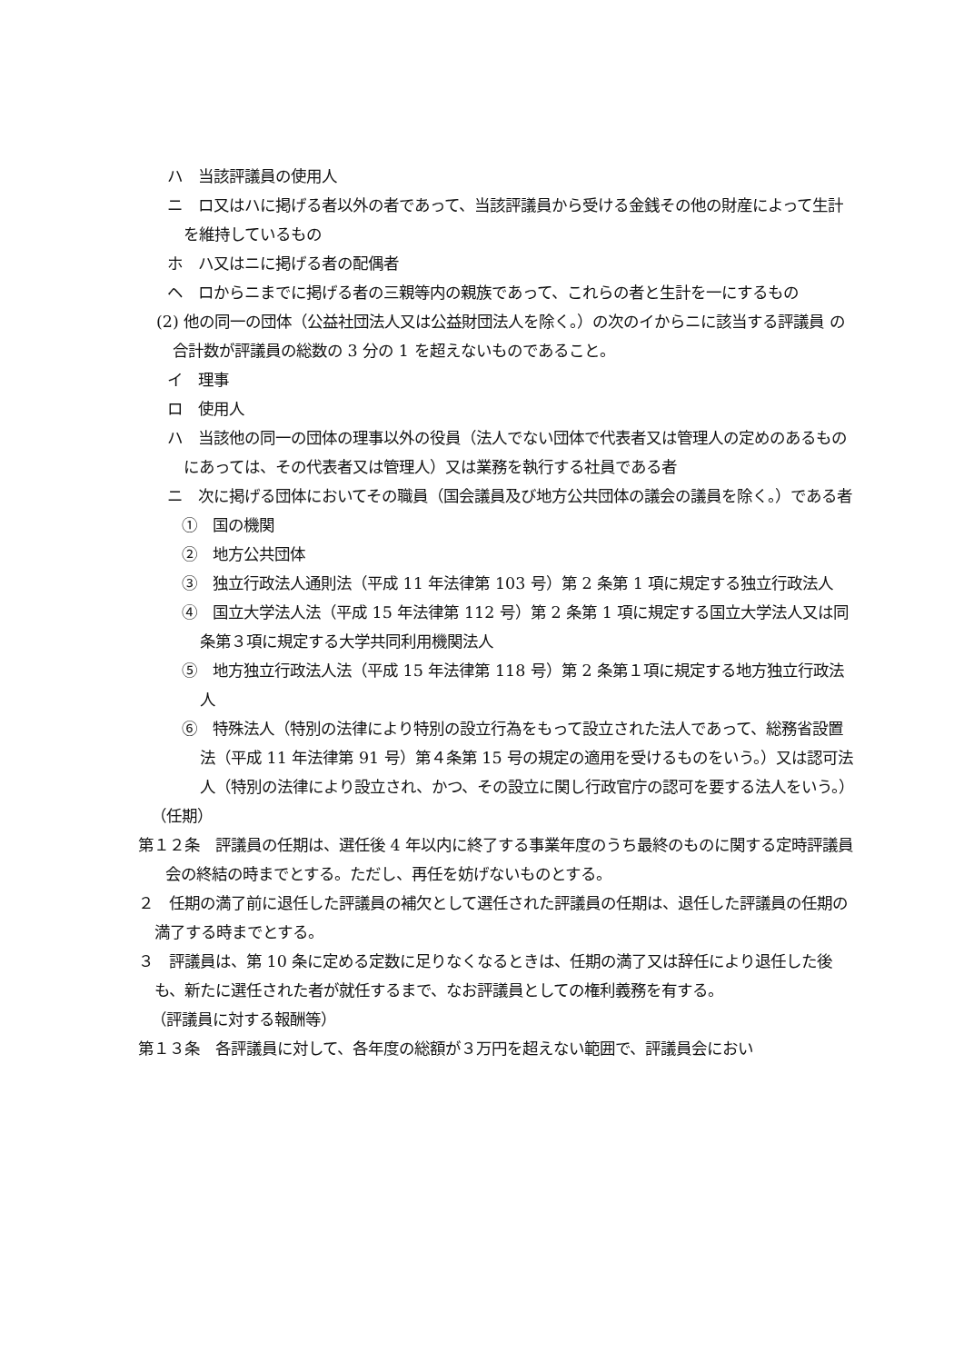ハ　当該評議員の使用人
ニ　ロ又はハに掲げる者以外の者であって、当該評議員から受ける金銭その他の財産によって生計を維持しているもの
ホ　ハ又はニに掲げる者の配偶者
ヘ　ロからニまでに掲げる者の三親等内の親族であって、これらの者と生計を一にするもの
(2) 他の同一の団体（公益社団法人又は公益財団法人を除く。）の次のイからニに該当する評議員 の合計数が評議員の総数の 3 分の 1 を超えないものであること。
イ　理事
ロ　使用人
ハ　当該他の同一の団体の理事以外の役員（法人でない団体で代表者又は管理人の定めのあるものにあっては、その代表者又は管理人）又は業務を執行する社員である者
ニ　次に掲げる団体においてその職員（国会議員及び地方公共団体の議会の議員を除く。）である者
①　国の機関
②　地方公共団体
③　独立行政法人通則法（平成 11 年法律第 103 号）第 2 条第 1 項に規定する独立行政法人
④　国立大学法人法（平成 15 年法律第 112 号）第 2 条第 1 項に規定する国立大学法人又は同条第３項に規定する大学共同利用機関法人
⑤　地方独立行政法人法（平成 15 年法律第 118 号）第 2 条第１項に規定する地方独立行政法人
⑥　特殊法人（特別の法律により特別の設立行為をもって設立された法人であって、総務省設置法（平成 11 年法律第 91 号）第４条第 15 号の規定の適用を受けるものをいう。）又は認可法人（特別の法律により設立され、かつ、その設立に関し行政官庁の認可を要する法人をいう。）
（任期）
第１２条　評議員の任期は、選任後 4 年以内に終了する事業年度のうち最終のものに関する定時評議員会の終結の時までとする。ただし、再任を妨げないものとする。
２　任期の満了前に退任した評議員の補欠として選任された評議員の任期は、退任した評議員の任期の満了する時までとする。
３　評議員は、第 10 条に定める定数に足りなくなるときは、任期の満了又は辞任により退任した後も、新たに選任された者が就任するまで、なお評議員としての権利義務を有する。
（評議員に対する報酬等）
第１３条　各評議員に対して、各年度の総額が３万円を超えない範囲で、評議員会におい